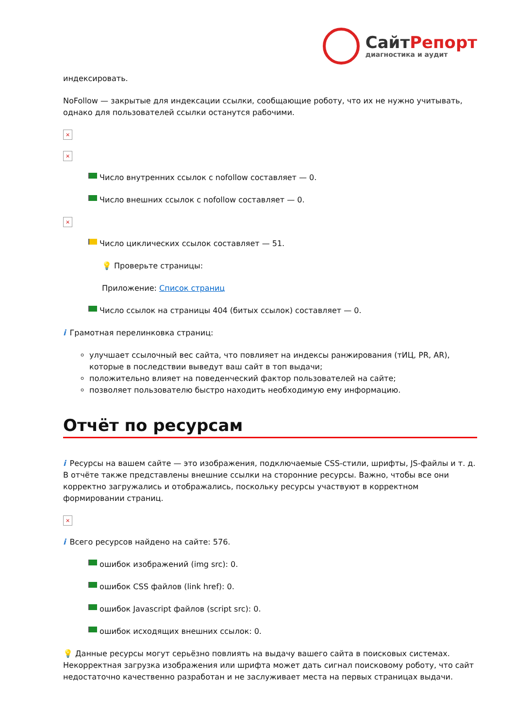СайтРепорт
диагностика и аудит
индексировать.
NoFollow — закрытые для индексации ссылки, сообщающие роботу, что их не нужно учитывать, однако для пользователей ссылки останутся рабочими.
×
×
Число внутренних ссылок с nofollow составляет — 0.
Число внешних ссылок с nofollow составляет — 0.
×
Число циклических ссылок составляет — 51.
💡 Проверьте страницы:
Приложение: Список страниц
Число ссылок на страницы 404 (битых ссылок) составляет — 0.
i Грамотная перелинковка страниц:
улучшает ссылочный вес сайта, что повлияет на индексы ранжирования (тИЦ, PR, AR), которые в последствии выведут ваш сайт в топ выдачи;
положительно влияет на поведенческий фактор пользователей на сайте;
позволяет пользователю быстро находить необходимую ему информацию.
Отчёт по ресурсам
i Ресурсы на вашем сайте — это изображения, подключаемые CSS-стили, шрифты, JS-файлы и т. д. В отчёте также представлены внешние ссылки на сторонние ресурсы. Важно, чтобы все они корректно загружались и отображались, поскольку ресурсы участвуют в корректном формировании страниц.
×
i Всего ресурсов найдено на сайте: 576.
ошибок изображений (img src): 0.
ошибок CSS файлов (link href): 0.
ошибок Javascript файлов (script src): 0.
ошибок исходящих внешних ссылок: 0.
💡 Данные ресурсы могут серьёзно повлиять на выдачу вашего сайта в поисковых системах. Некорректная загрузка изображения или шрифта может дать сигнал поисковому роботу, что сайт недостаточно качественно разработан и не заслуживает места на первых страницах выдачи.